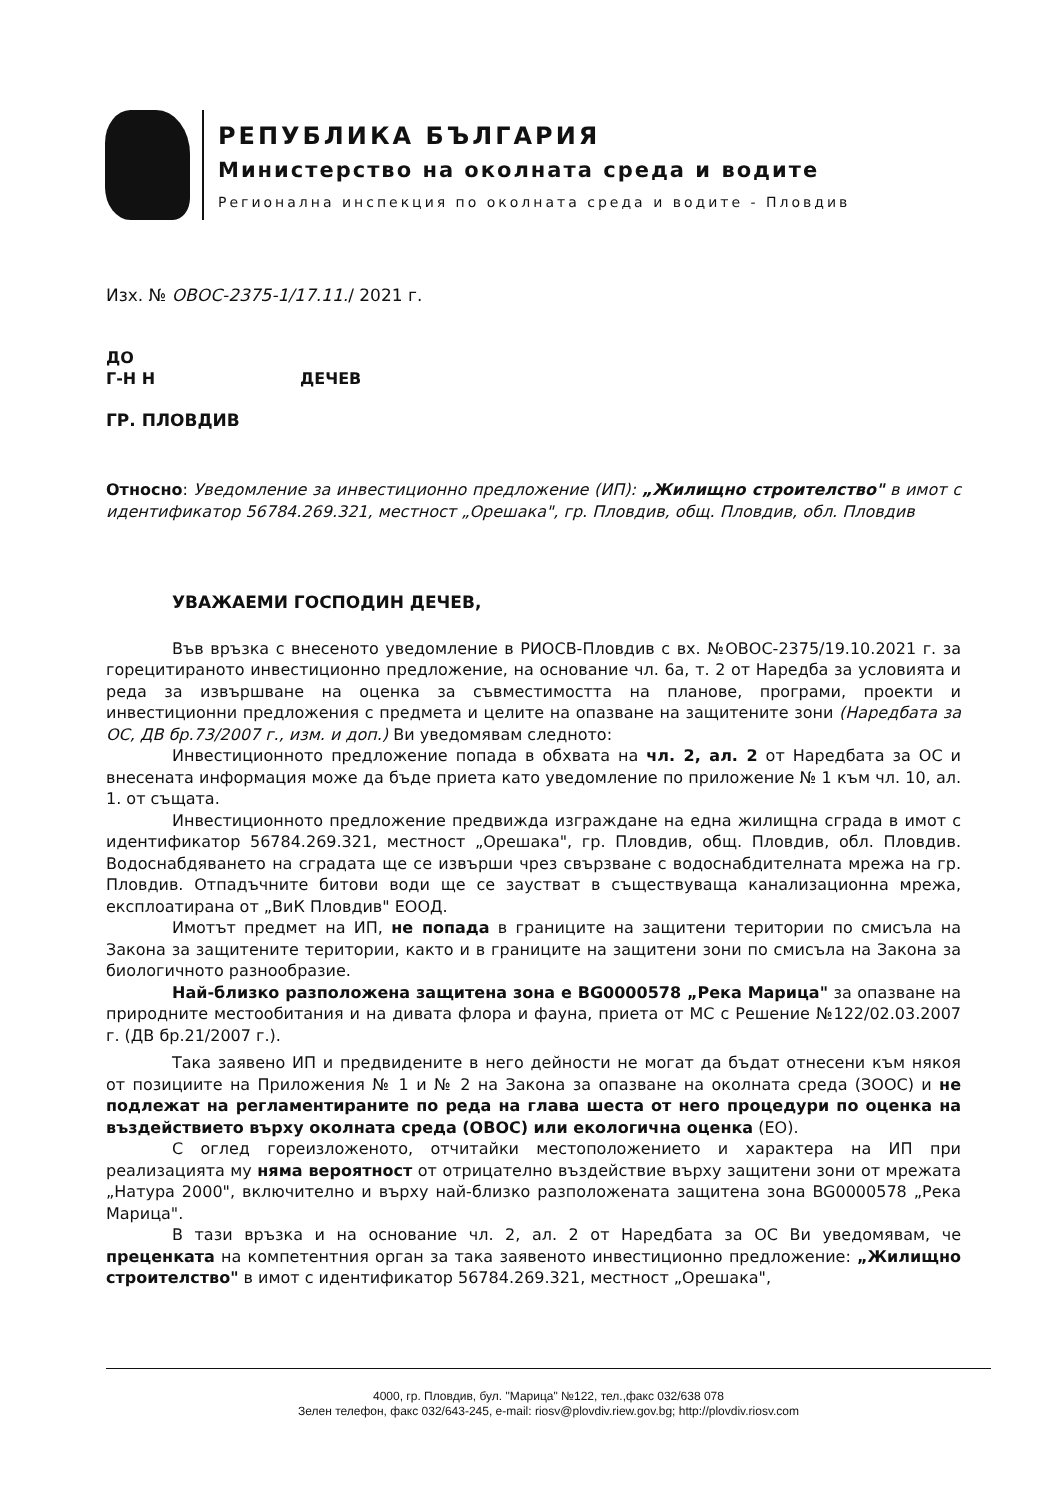РЕПУБЛИКА БЪЛГАРИЯ
Министерство на околната среда и водите
Регионална инспекция по околната среда и водите - Пловдив
Изх. № ОВОС-2375-1/17.11./ 2021 г.
ДО
Г-Н Н ДЕЧЕВ
ГР. ПЛОВДИВ
Относно: Уведомление за инвестиционно предложение (ИП): „Жилищно строителство" в имот с идентификатор 56784.269.321, местност „Орешака", гр. Пловдив, общ. Пловдив, обл. Пловдив
УВАЖАЕМИ ГОСПОДИН ДЕЧЕВ,
Във връзка с внесеното уведомление в РИОСВ-Пловдив с вх. №ОВОС-2375/19.10.2021 г. за горецитираното инвестиционно предложение, на основание чл. 6а, т. 2 от Наредба за условията и реда за извършване на оценка за съвместимостта на планове, програми, проекти и инвестиционни предложения с предмета и целите на опазване на защитените зони (Наредбата за ОС, ДВ бр.73/2007 г., изм. и доп.) Ви уведомявам следното:
Инвестиционното предложение попада в обхвата на чл. 2, ал. 2 от Наредбата за ОС и внесената информация може да бъде приета като уведомление по приложение № 1 към чл. 10, ал. 1. от същата.
Инвестиционното предложение предвижда изграждане на една жилищна сграда в имот с идентификатор 56784.269.321, местност „Орешака", гр. Пловдив, общ. Пловдив, обл. Пловдив. Водоснабдяването на сградата ще се извърши чрез свързване с водоснабдителната мрежа на гр. Пловдив. Отпадъчните битови води ще се заустват в съществуваща канализационна мрежа, експлоатирана от „ВиК Пловдив" ЕООД.
Имотът предмет на ИП, не попада в границите на защитени територии по смисъла на Закона за защитените територии, както и в границите на защитени зони по смисъла на Закона за биологичното разнообразие.
Най-близко разположена защитена зона е BG0000578 „Река Марица" за опазване на природните местообитания и на дивата флора и фауна, приета от МС с Решение №122/02.03.2007 г. (ДВ бр.21/2007 г.).
Така заявено ИП и предвидените в него дейности не могат да бъдат отнесени към някоя от позициите на Приложения № 1 и № 2 на Закона за опазване на околната среда (ЗООС) и не подлежат на регламентираните по реда на глава шеста от него процедури по оценка на въздействието върху околната среда (ОВОС) или екологична оценка (ЕО).
С оглед гореизложеното, отчитайки местоположението и характера на ИП при реализацията му няма вероятност от отрицателно въздействие върху защитени зони от мрежата „Натура 2000", включително и върху най-близко разположената защитена зона BG0000578 „Река Марица".
В тази връзка и на основание чл. 2, ал. 2 от Наредбата за ОС Ви уведомявам, че преценката на компетентния орган за така заявеното инвестиционно предложение: „Жилищно строителство" в имот с идентификатор 56784.269.321, местност „Орешака",
4000, гр. Пловдив, бул. "Марица" №122, тел.,факс 032/638 078
Зелен телефон, факс 032/643-245, e-mail: riosv@plovdiv.riew.gov.bg; http://plovdiv.riosv.com